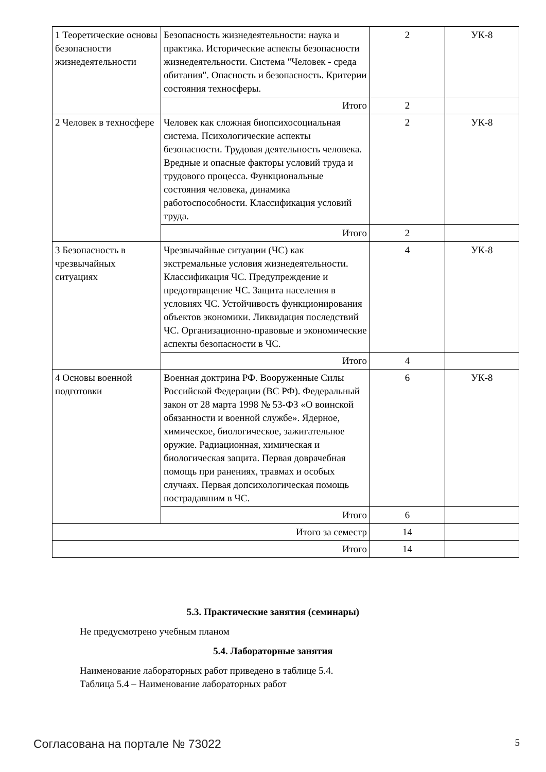| 1 Теоретические основы безопасности жизнедеятельности | Безопасность жизнедеятельности: наука и практика. Исторические аспекты безопасности жизнедеятельности. Система "Человек - среда обитания". Опасность и безопасность. Критерии состояния техносферы. | 2 | УК-8 |
| | Итого | 2 | |
| 2 Человек в техносфере | Человек как сложная биопсихосоциальная система. Психологические аспекты безопасности. Трудовая деятельность человека. Вредные и опасные факторы условий труда и трудового процесса. Функциональные состояния человека, динамика работоспособности. Классификация условий труда. | 2 | УК-8 |
| | Итого | 2 | |
| 3 Безопасность в чрезвычайных ситуациях | Чрезвычайные ситуации (ЧС) как экстремальные условия жизнедеятельности. Классификация ЧС. Предупреждение и предотвращение ЧС. Защита населения в условиях ЧС. Устойчивость функционирования объектов экономики. Ликвидация последствий ЧС. Организационно-правовые и экономические аспекты безопасности в ЧС. | 4 | УК-8 |
| | Итого | 4 | |
| 4 Основы военной подготовки | Военная доктрина РФ. Вооруженные Силы Российской Федерации (ВС РФ). Федеральный закон от 28 марта 1998 № 53-ФЗ «О воинской обязанности и военной службе». Ядерное, химическое, биологическое, зажигательное оружие. Радиационная, химическая и биологическая защита. Первая доврачебная помощь при ранениях, травмах и особых случаях. Первая допсихологическая помощь пострадавшим в ЧС. | 6 | УК-8 |
| | Итого | 6 | |
| Итого за семестр | | 14 | |
| Итого | | 14 | |
5.3. Практические занятия (семинары)
Не предусмотрено учебным планом
5.4. Лабораторные занятия
Наименование лабораторных работ приведено в таблице 5.4.
Таблица 5.4 – Наименование лабораторных работ
Согласована на портале № 73022 5